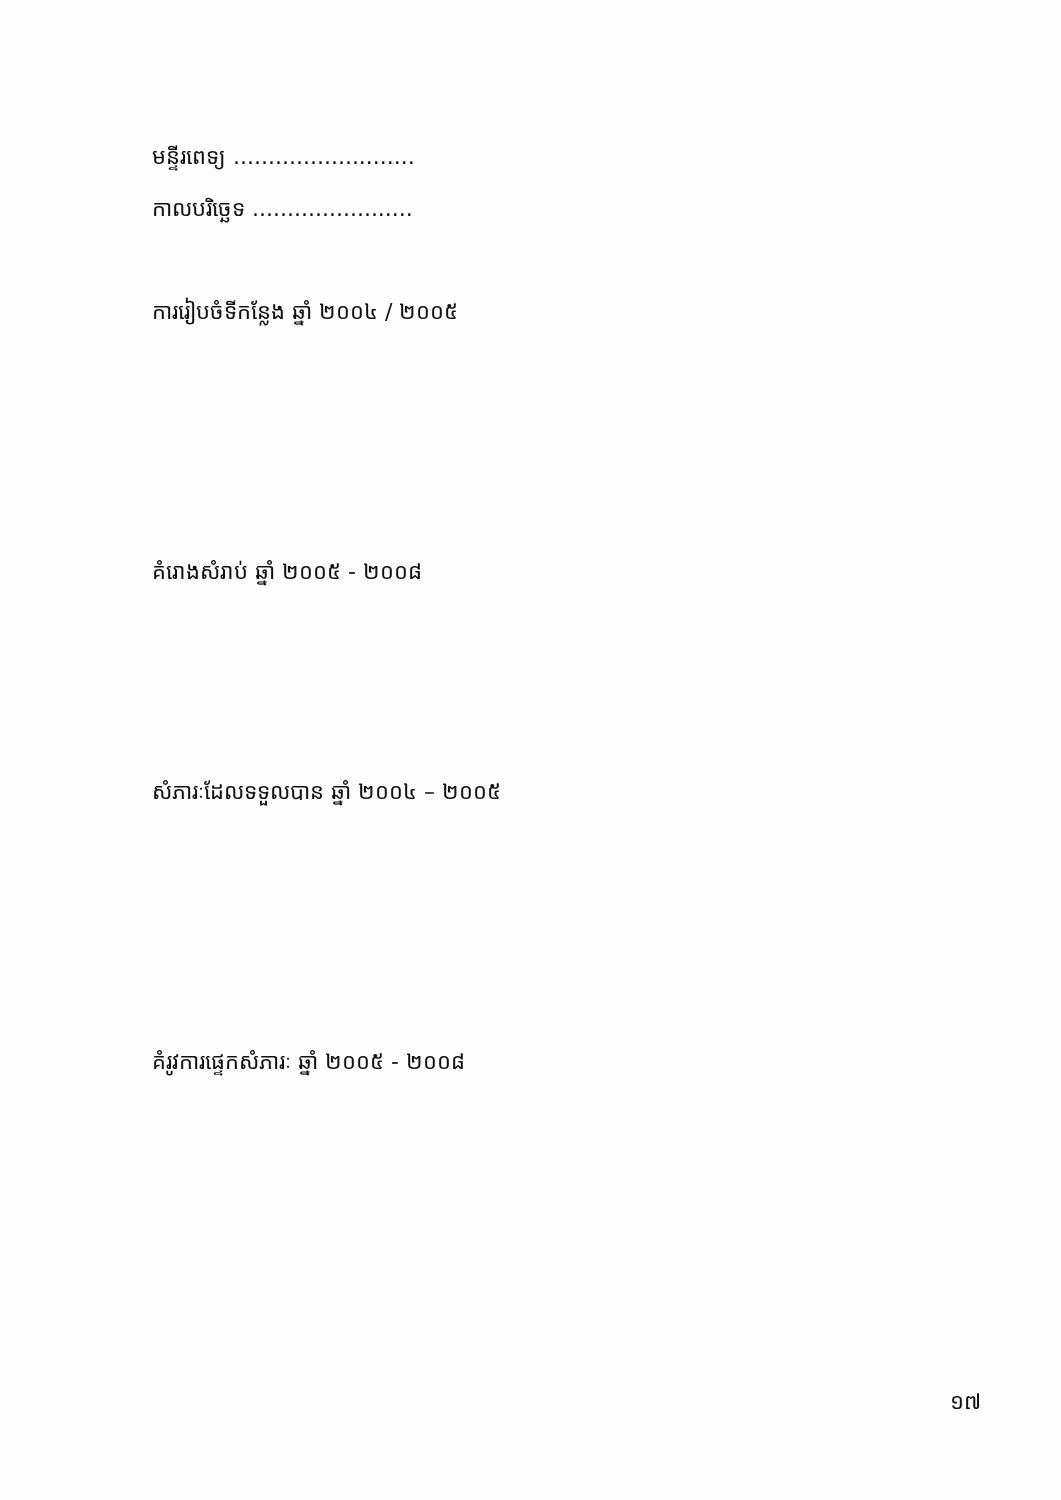មន្ទីរពេទ្យ ..........................
កាលបរិច្ឆេទ .......................
ការរៀបចំទីកន្លែង ឆ្នាំ ២០០៤ / ២០០៥
គំរោងសំរាប់ ឆ្នាំ ២០០៥ - ២០០៨
សំភារៈដែលទទួលបាន ឆ្នាំ ២០០៤ – ២០០៥
គំរូវការផ្ទេកសំភារៈ ឆ្នាំ ២០០៥ - ២០០៨
១៧